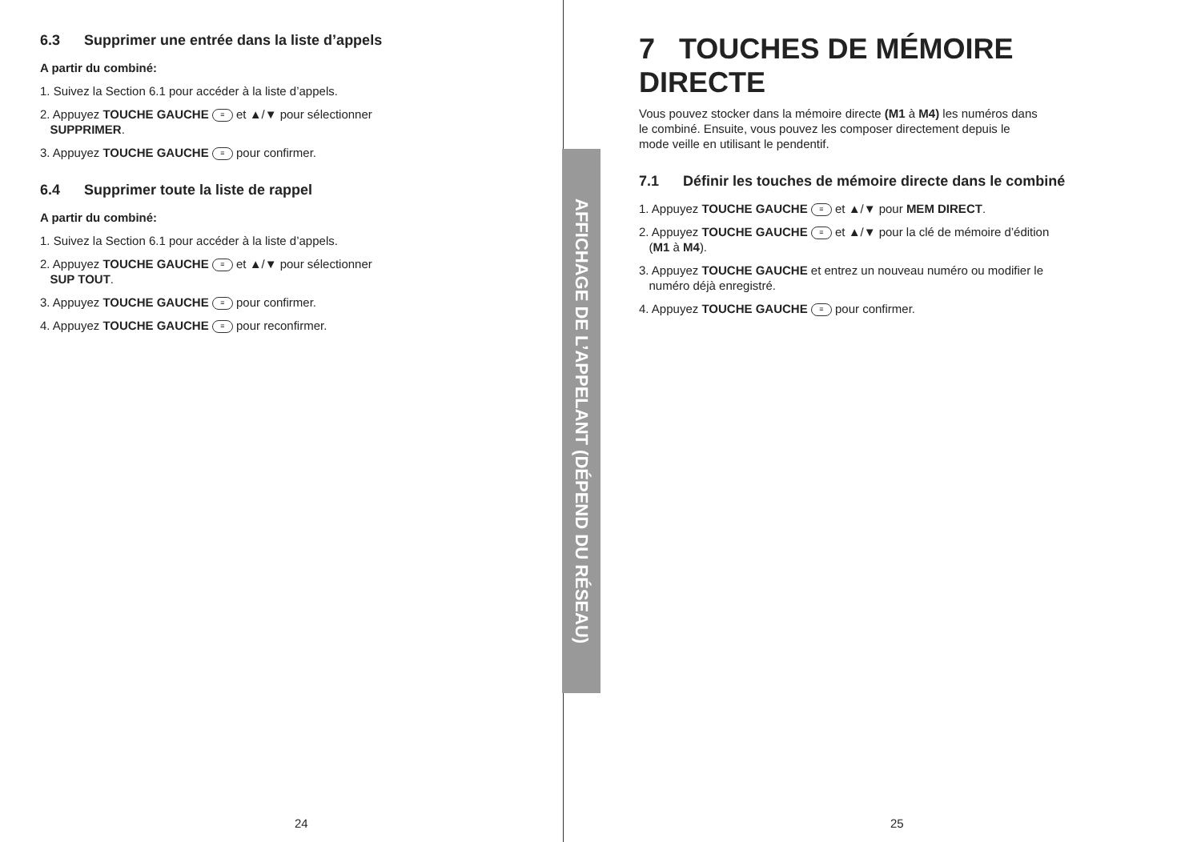6.3 Supprimer une entrée dans la liste d’appels
A partir du combiné:
1. Suivez la Section 6.1 pour accéder à la liste d’appels.
2. Appuyez TOUCHE GAUCHE ≡ et ▲/▼ pour sélectionner
SUPPRIMER.
3. Appuyez TOUCHE GAUCHE ≡ pour confirmer.
6.4 Supprimer toute la liste de rappel
A partir du combiné:
1. Suivez la Section 6.1 pour accéder à la liste d’appels.
2. Appuyez TOUCHE GAUCHE ≡ et ▲/▼ pour sélectionner
SUP TOUT.
3. Appuyez TOUCHE GAUCHE ≡ pour confirmer.
4. Appuyez TOUCHE GAUCHE ≡ pour reconfirmer.
AFFICHAGE DE L’APPELANT (DÉPEND DU RÉSEAU)
7 TOUCHES DE MÉMOIRE DIRECTE
Vous pouvez stocker dans la mémoire directe (M1 à M4) les numéros dans
le combiné. Ensuite, vous pouvez les composer directement depuis le
mode veille en utilisant le pendentif.
7.1 Définir les touches de mémoire directe dans le combiné
1. Appuyez TOUCHE GAUCHE ≡ et ▲/▼ pour MEM DIRECT.
2. Appuyez TOUCHE GAUCHE ≡ et ▲/▼ pour la clé de mémoire d’édition
(M1 à M4).
3. Appuyez TOUCHE GAUCHE et entrez un nouveau numéro ou modifier le
numéro déjà enregistré.
4. Appuyez TOUCHE GAUCHE ≡ pour confirmer.
24 25